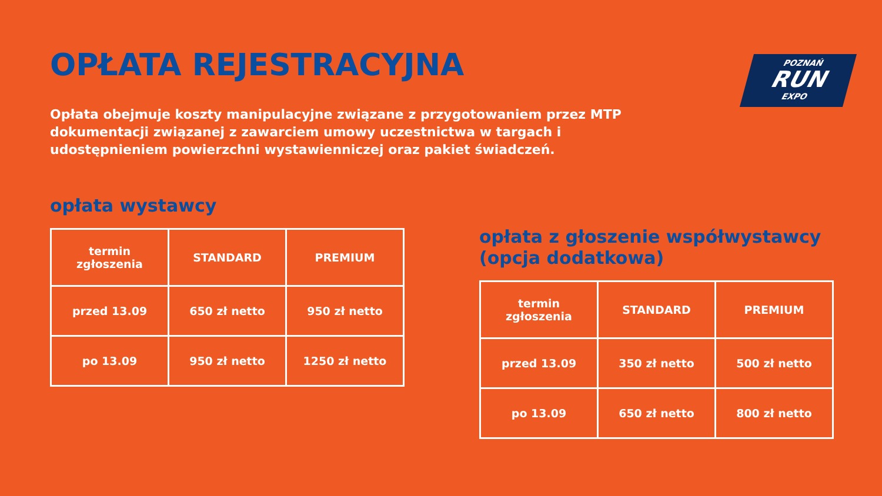OPŁATA REJESTRACYJNA POZNAŃ
RUN
EXPO
Opłata obejmuje koszty manipulacyjne związane z przygotowaniem przez MTP dokumentacji związanej z zawarciem umowy uczestnictwa w targach i udostępnieniem powierzchni wystawienniczej oraz pakiet świadczeń.
opłata wystawcy
| termin zgłoszenia | STANDARD | PREMIUM |
| przed 13.09 | 650 zł netto | 950 zł netto |
| po 13.09 | 950 zł netto | 1250 zł netto |
opłata z głoszenie współwystawcy
(opcja dodatkowa)
| termin zgłoszenia | STANDARD | PREMIUM |
| przed 13.09 | 350 zł netto | 500 zł netto |
| po 13.09 | 650 zł netto | 800 zł netto |